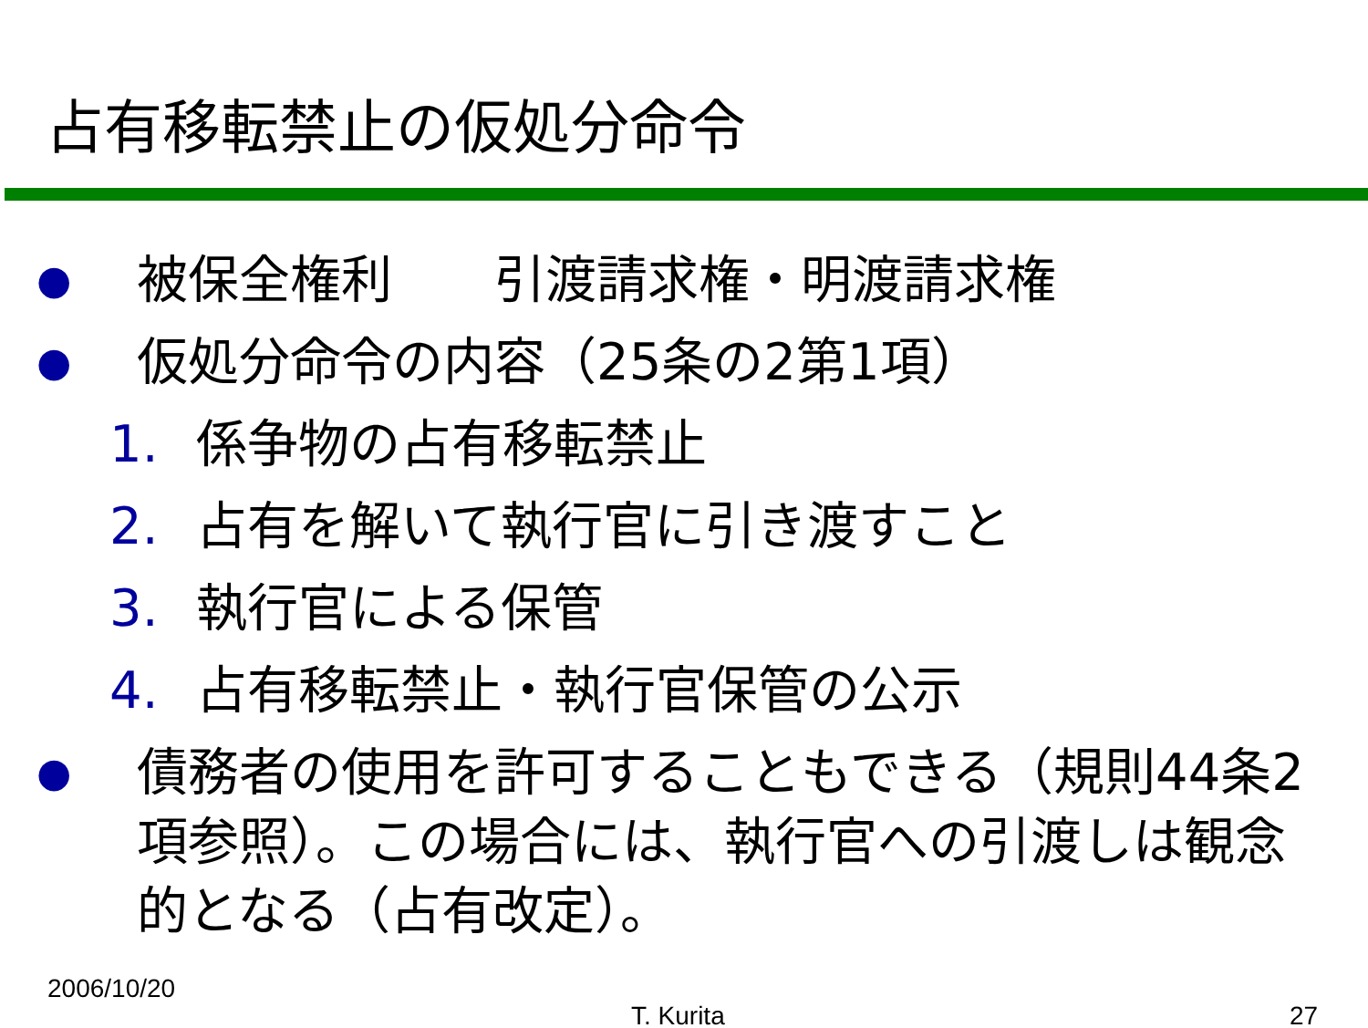占有移転禁止の仮処分命令
● 被保全権利　　引渡請求権・明渡請求権
● 仮処分命令の内容（25条の2第1項）
1. 係争物の占有移転禁止
2. 占有を解いて執行官に引き渡すこと
3. 執行官による保管
4. 占有移転禁止・執行官保管の公示
● 債務者の使用を許可することもできる（規則44条2項参照）。この場合には、執行官への引渡しは観念的となる（占有改定）。
2006/10/20
T. Kurita 27